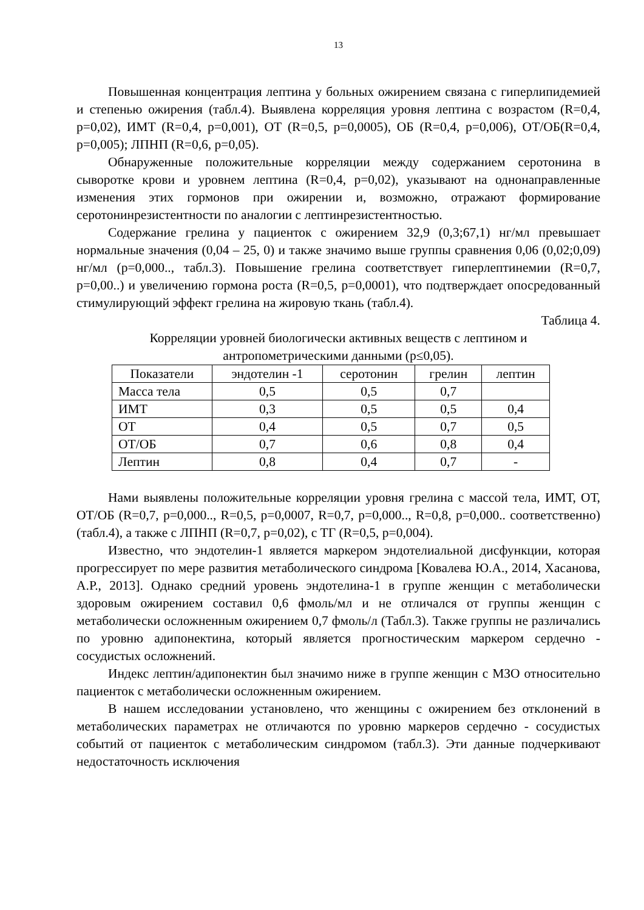13
Повышенная концентрация лептина у больных ожирением связана с гиперлипидемией и степенью ожирения (табл.4). Выявлена корреляция уровня лептина с возрастом (R=0,4, p=0,02), ИМТ (R=0,4, p=0,001), ОТ (R=0,5, p=0,0005), ОБ (R=0,4, p=0,006), ОТ/ОБ(R=0,4, p=0,005); ЛПНП (R=0,6, p=0,05).
Обнаруженные положительные корреляции между содержанием серотонина в сыворотке крови и уровнем лептина (R=0,4, p=0,02), указывают на однонаправленные изменения этих гормонов при ожирении и, возможно, отражают формирование серотонинрезистентности по аналогии с лептинрезистентностью.
Содержание грелина у пациенток с ожирением 32,9 (0,3;67,1) нг/мл превышает нормальные значения (0,04 – 25, 0) и также значимо выше группы сравнения 0,06 (0,02;0,09) нг/мл (p=0,000.., табл.3). Повышение грелина соответствует гиперлептинемии (R=0,7, p=0,00..) и увеличению гормона роста (R=0,5, p=0,0001), что подтверждает опосредованный стимулирующий эффект грелина на жировую ткань (табл.4).
Таблица 4.
Корреляции уровней биологически активных веществ с лептином и антропометрическими данными (p≤0,05).
| Показатели | эндотелин -1 | серотонин | грелин | лептин |
| Масса тела | 0,5 | 0,5 | 0,7 | |
| ИМТ | 0,3 | 0,5 | 0,5 | 0,4 |
| ОТ | 0,4 | 0,5 | 0,7 | 0,5 |
| ОТ/ОБ | 0,7 | 0,6 | 0,8 | 0,4 |
| Лептин | 0,8 | 0,4 | 0,7 | - |
Нами выявлены положительные корреляции уровня грелина с массой тела, ИМТ, ОТ, ОТ/ОБ (R=0,7, p=0,000.., R=0,5, p=0,0007, R=0,7, p=0,000.., R=0,8, p=0,000.. соответственно) (табл.4), а также с ЛПНП (R=0,7, p=0,02), с ТГ (R=0,5, p=0,004).
Известно, что эндотелин-1 является маркером эндотелиальной дисфункции, которая прогрессирует по мере развития метаболического синдрома [Ковалева Ю.А., 2014, Хасанова, А.Р., 2013]. Однако средний уровень эндотелина-1 в группе женщин с метаболически здоровым ожирением составил 0,6 фмоль/мл и не отличался от группы женщин с метаболически осложненным ожирением 0,7 фмоль/л (Табл.3). Также группы не различались по уровню адипонектина, который является прогностическим маркером сердечно - сосудистых осложнений.
Индекс лептин/адипонектин был значимо ниже в группе женщин с МЗО относительно пациенток с метаболически осложненным ожирением.
В нашем исследовании установлено, что женщины с ожирением без отклонений в метаболических параметрах не отличаются по уровню маркеров сердечно - сосудистых событий от пациенток с метаболическим синдромом (табл.3). Эти данные подчеркивают недостаточность исключения